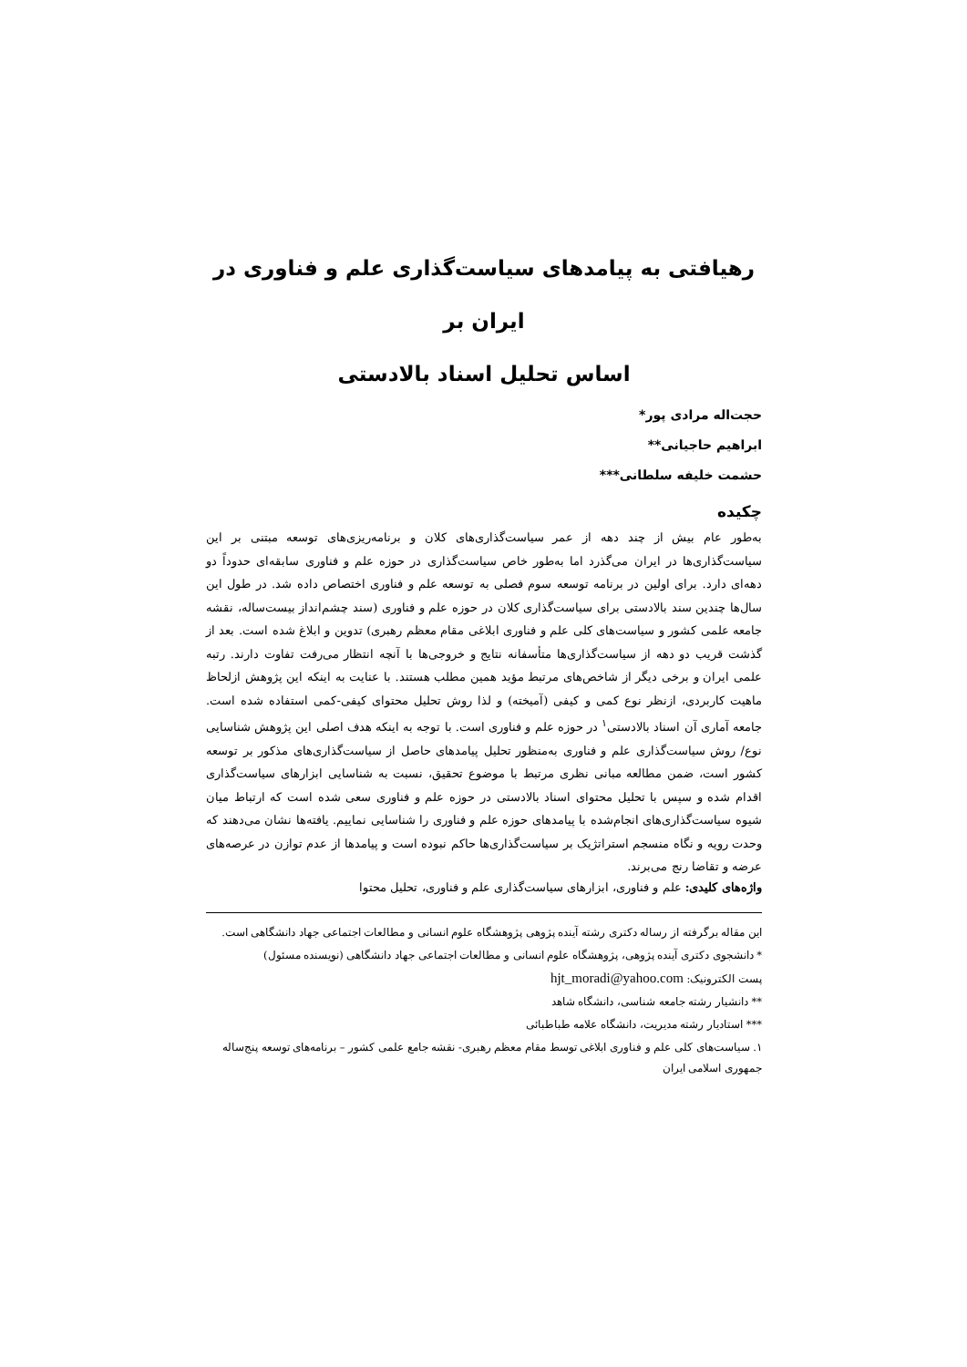رهیافتی به پیامدهای سیاست‌گذاری علم و فناوری در ایران بر
اساس تحلیل اسناد بالادستی
حجت‌اله مرادی پور*
ابراهیم حاجیانی**
حشمت خلیفه سلطانی***
چکیده
به‌طور عام بیش از چند دهه از عمر سیاست‌گذاری‌های کلان و برنامه‌ریزی‌های توسعه مبتنی بر این سیاست‌گذاری‌ها در ایران می‌گذرد اما به‌طور خاص سیاست‌گذاری در حوزه علم و فناوری سابقه‌ای حدوداً دو دهه‌ای دارد. برای اولین در برنامه توسعه سوم فصلی به توسعه علم و فناوری اختصاص داده شد. در طول این سال‌ها چندین سند بالادستی برای سیاست‌گذاری کلان در حوزه علم و فناوری (سند چشم‌انداز بیست‌ساله، نقشه جامعه علمی کشور و سیاست‌های کلی علم و فناوری ابلاغی مقام معظم رهبری) تدوین و ابلاغ شده است. بعد از گذشت قریب دو دهه از سیاست‌گذاری‌ها متأسفانه نتایج و خروجی‌ها با آنچه انتظار می‌رفت تفاوت دارند. رتبه علمی ایران و برخی دیگر از شاخص‌های مرتبط مؤید همین مطلب هستند. با عنایت به اینکه این پژوهش ازلحاظ ماهیت کاربردی، ازنظر نوع کمی و کیفی (آمیخته) و لذا روش تحلیل محتوای کیفی-کمی استفاده شده است. جامعه آماری آن اسناد بالادستی<sup>۱</sup> در حوزه علم و فناوری است. با توجه به اینکه هدف اصلی این پژوهش شناسایی نوع/ روش سیاست‌گذاری علم و فناوری به‌منظور تحلیل پیامدهای حاصل از سیاست‌گذاری‌های مذکور بر توسعه کشور است، ضمن مطالعه مبانی نظری مرتبط با موضوع تحقیق، نسبت به شناسایی ابزارهای سیاست‌گذاری اقدام شده و سپس با تحلیل محتوای اسناد بالادستی در حوزه علم و فناوری سعی شده است که ارتباط میان شیوه سیاست‌گذاری‌های انجام‌شده با پیامدهای حوزه علم و فناوری را شناسایی نماییم. یافته‌ها نشان می‌دهند که وحدت رویه و نگاه منسجم استراتژیک بر سیاست‌گذاری‌ها حاکم نبوده است و پیامدها از عدم توازن در عرصه‌های عرضه و تقاضا رنج می‌برند.
واژه‌های کلیدی: علم و فناوری، ابزارهای سیاست‌گذاری علم و فناوری، تحلیل محتوا
این مقاله برگرفته از رساله دکتری رشته آینده پژوهی پژوهشگاه علوم انسانی و مطالعات اجتماعی جهاد دانشگاهی است.
* دانشجوی دکتری آینده پژوهی، پژوهشگاه علوم انسانی و مطالعات اجتماعی جهاد دانشگاهی (نویسنده مسئول)
پست الکترونیک: hjt_moradi@yahoo.com
** دانشیار رشته جامعه شناسی، دانشگاه شاهد
*** استادیار رشته مدیریت، دانشگاه علامه طباطبائی
۱. سیاست‌های کلی علم و فناوری ابلاغی توسط مقام معظم رهبری- نقشه جامع علمی کشور – برنامه‌های توسعه پنج‌ساله جمهوری اسلامی ایران